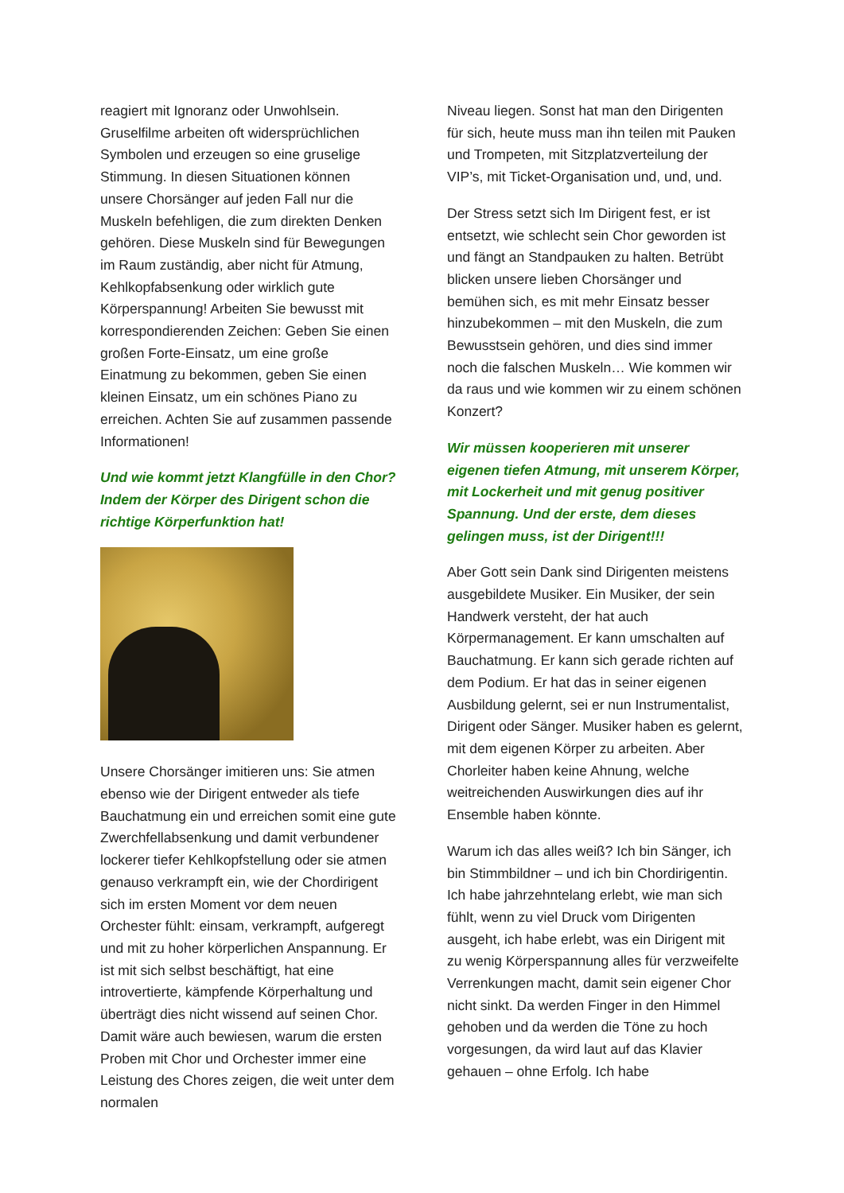reagiert mit Ignoranz oder Unwohlsein. Gruselfilme arbeiten oft widersprüchlichen Symbolen und erzeugen so eine gruselige Stimmung. In diesen Situationen können unsere Chorsänger auf jeden Fall nur die Muskeln befehligen, die zum direkten Denken gehören. Diese Muskeln sind für Bewegungen im Raum zuständig, aber nicht für Atmung, Kehlkopfabsenkung oder wirklich gute Körperspannung! Arbeiten Sie bewusst mit korrespondierenden Zeichen: Geben Sie einen großen Forte-Einsatz, um eine große Einatmung zu bekommen, geben Sie einen kleinen Einsatz, um ein schönes Piano zu erreichen. Achten Sie auf zusammen passende Informationen!
Und wie kommt jetzt Klangfülle in den Chor? Indem der Körper des Dirigent schon die richtige Körperfunktion hat!
Unsere Chorsänger imitieren uns: Sie atmen ebenso wie der Dirigent entweder als tiefe Bauchatmung ein und erreichen somit eine gute Zwerchfellabsenkung und damit verbundener lockerer tiefer Kehlkopfstellung oder sie atmen genauso verkrampft ein, wie der Chordirigent sich im ersten Moment vor dem neuen Orchester fühlt: einsam, verkrampft, aufgeregt und mit zu hoher körperlichen Anspannung. Er ist mit sich selbst beschäftigt, hat eine introvertierte, kämpfende Körperhaltung und überträgt dies nicht wissend auf seinen Chor. Damit wäre auch bewiesen, warum die ersten Proben mit Chor und Orchester immer eine Leistung des Chores zeigen, die weit unter dem normalen
Niveau liegen. Sonst hat man den Dirigenten für sich, heute muss man ihn teilen mit Pauken und Trompeten, mit Sitzplatzverteilung der VIP’s, mit Ticket-Organisation und, und, und.
Der Stress setzt sich Im Dirigent fest, er ist entsetzt, wie schlecht sein Chor geworden ist und fängt an Standpauken zu halten. Betrübt blicken unsere lieben Chorsänger und bemühen sich, es mit mehr Einsatz besser hinzubekommen – mit den Muskeln, die zum Bewusstsein gehören, und dies sind immer noch die falschen Muskeln… Wie kommen wir da raus und wie kommen wir zu einem schönen Konzert?
Wir müssen kooperieren mit unserer eigenen tiefen Atmung, mit unserem Körper, mit Lockerheit und mit genug positiver Spannung. Und der erste, dem dieses gelingen muss, ist der Dirigent!!!
Aber Gott sein Dank sind Dirigenten meistens ausgebildete Musiker. Ein Musiker, der sein Handwerk versteht, der hat auch Körpermanagement. Er kann umschalten auf Bauchatmung. Er kann sich gerade richten auf dem Podium. Er hat das in seiner eigenen Ausbildung gelernt, sei er nun Instrumentalist, Dirigent oder Sänger. Musiker haben es gelernt, mit dem eigenen Körper zu arbeiten. Aber Chorleiter haben keine Ahnung, welche weitreichenden Auswirkungen dies auf ihr Ensemble haben könnte.
Warum ich das alles weiß? Ich bin Sänger, ich bin Stimmbildner – und ich bin Chordirigentin. Ich habe jahrzehntelang erlebt, wie man sich fühlt, wenn zu viel Druck vom Dirigenten ausgeht, ich habe erlebt, was ein Dirigent mit zu wenig Körperspannung alles für verzweifelte Verrenkungen macht, damit sein eigener Chor nicht sinkt. Da werden Finger in den Himmel gehoben und da werden die Töne zu hoch vorgesungen, da wird laut auf das Klavier gehauen – ohne Erfolg. Ich habe